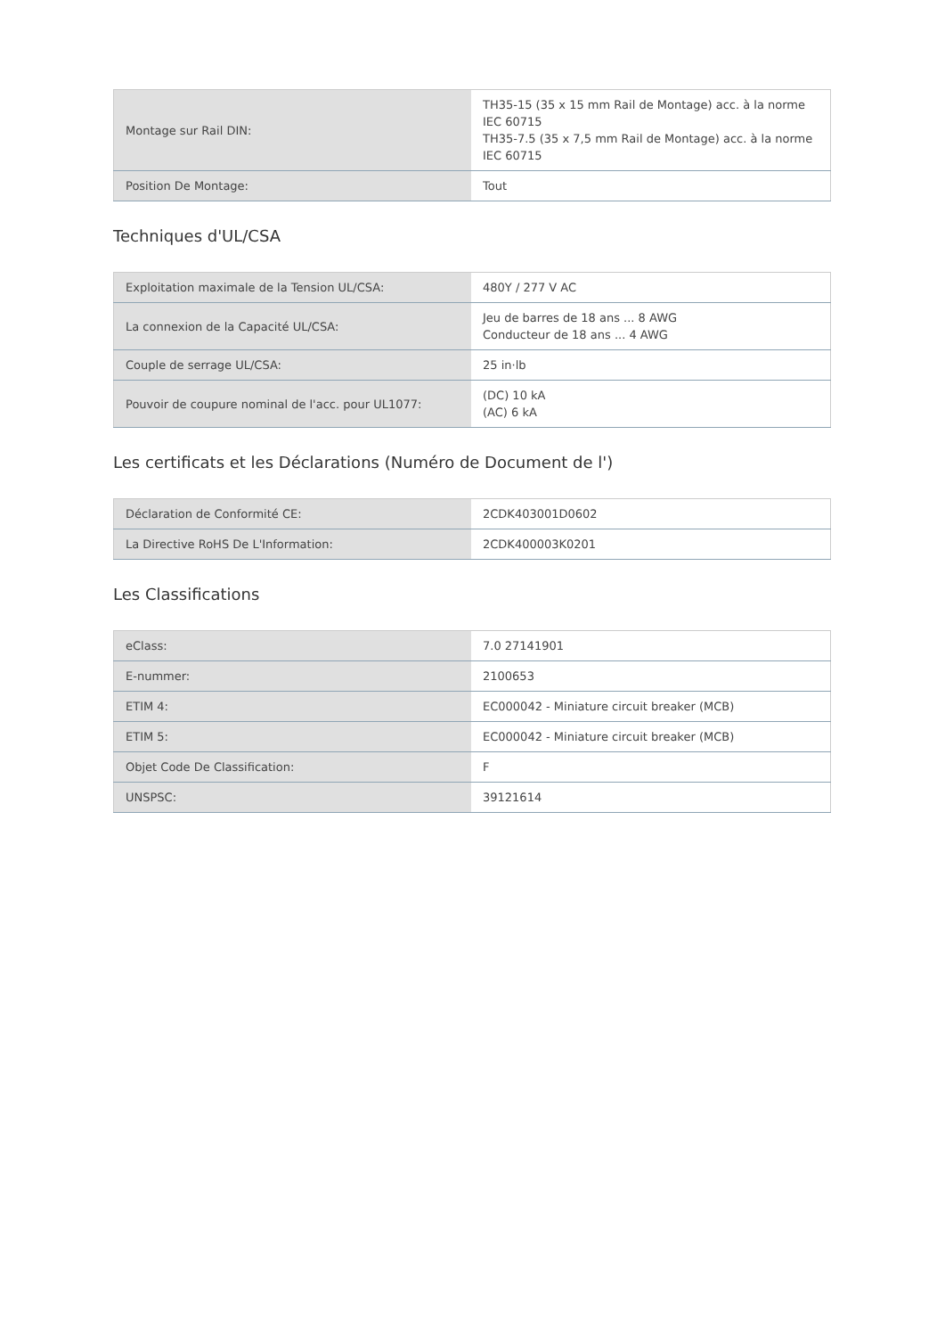| Montage sur Rail DIN: | TH35-15 (35 x 15 mm Rail de Montage) acc. à la norme IEC 60715 TH35-7.5 (35 x 7,5 mm Rail de Montage) acc. à la norme IEC 60715 |
| Position De Montage: | Tout |
Techniques d'UL/CSA
| Exploitation maximale de la Tension UL/CSA: | 480Y / 277 V AC |
| La connexion de la Capacité UL/CSA: | Jeu de barres de 18 ans ... 8 AWG Conducteur de 18 ans ... 4 AWG |
| Couple de serrage UL/CSA: | 25 in·lb |
| Pouvoir de coupure nominal de l'acc. pour UL1077: | (DC) 10 kA (AC) 6 kA |
Les certificats et les Déclarations (Numéro de Document de l')
| Déclaration de Conformité CE: | 2CDK403001D0602 |
| La Directive RoHS De L'Information: | 2CDK400003K0201 |
Les Classifications
| eClass: | 7.0 27141901 |
| E-nummer: | 2100653 |
| ETIM 4: | EC000042 - Miniature circuit breaker (MCB) |
| ETIM 5: | EC000042 - Miniature circuit breaker (MCB) |
| Objet Code De Classification: | F |
| UNSPSC: | 39121614 |